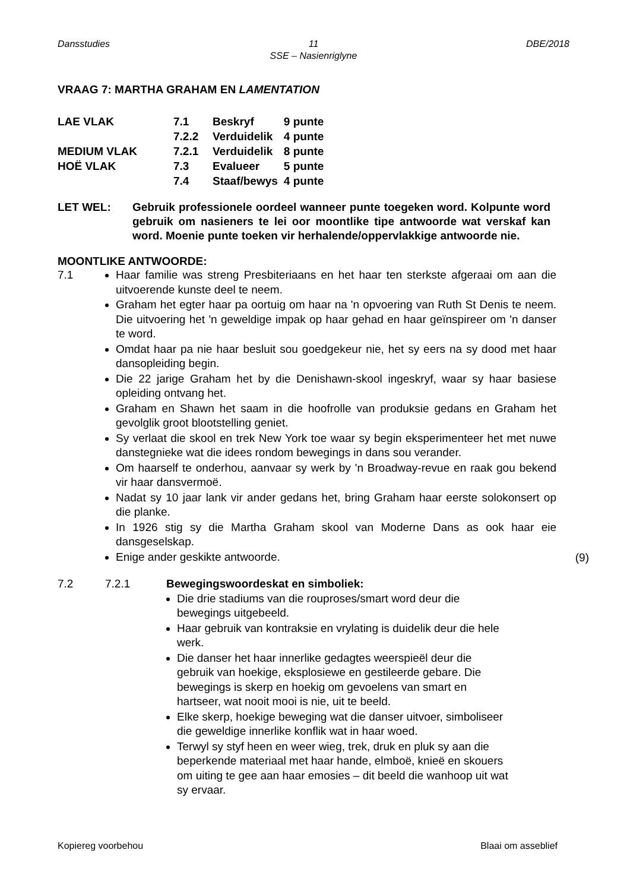Dansstudies 11
SSE – Nasienriglyne
DBE/2018
VRAAG 7: MARTHA GRAHAM EN LAMENTATION
| LAE VLAK | 7.1 | Beskryf | 9 punte |
| | 7.2.2 | Verduidelik | 4 punte |
| MEDIUM VLAK | 7.2.1 | Verduidelik | 8 punte |
| HOË VLAK | 7.3 | Evalueer | 5 punte |
| | 7.4 | Staaf/bewys | 4 punte |
LET WEL: Gebruik professionele oordeel wanneer punte toegeken word. Kolpunte word gebruik om nasieners te lei oor moontlike tipe antwoorde wat verskaf kan word. Moenie punte toeken vir herhalende/oppervlakkige antwoorde nie.
MOONTLIKE ANTWOORDE:
7.1 Haar familie was streng Presbiteriaans en het haar ten sterkste afgeraai om aan die uitvoerende kunste deel te neem.
Graham het egter haar pa oortuig om haar na 'n opvoering van Ruth St Denis te neem. Die uitvoering het 'n geweldige impak op haar gehad en haar geïnspireer om 'n danser te word.
Omdat haar pa nie haar besluit sou goedgekeur nie, het sy eers na sy dood met haar dansopleiding begin.
Die 22 jarige Graham het by die Denishawn-skool ingeskryf, waar sy haar basiese opleiding ontvang het.
Graham en Shawn het saam in die hoofrolle van produksie gedans en Graham het gevolglik groot blootstelling geniet.
Sy verlaat die skool en trek New York toe waar sy begin eksperimenteer het met nuwe danstegnieke wat die idees rondom bewegings in dans sou verander.
Om haarself te onderhou, aanvaar sy werk by 'n Broadway-revue en raak gou bekend vir haar dansvermoë.
Nadat sy 10 jaar lank vir ander gedans het, bring Graham haar eerste solokonsert op die planke.
In 1926 stig sy die Martha Graham skool van Moderne Dans as ook haar eie dansgeselskap.
Enige ander geskikte antwoorde.
(9)
7.2 7.2.1 Bewegingswoordeskat en simboliek:
Die drie stadiums van die rouproses/smart word deur die bewegings uitgebeeld.
Haar gebruik van kontraksie en vrylating is duidelik deur die hele werk.
Die danser het haar innerlike gedagtes weerspieël deur die gebruik van hoekige, eksplosiewe en gestileerde gebare. Die bewegings is skerp en hoekig om gevoelens van smart en hartseer, wat nooit mooi is nie, uit te beeld.
Elke skerp, hoekige beweging wat die danser uitvoer, simboliseer die geweldige innerlike konflik wat in haar woed.
Terwyl sy styf heen en weer wieg, trek, druk en pluk sy aan die beperkende materiaal met haar hande, elmboë, knieë en skouers om uiting te gee aan haar emosies – dit beeld die wanhoop uit wat sy ervaar.
Kopiereg voorbehou Blaai om asseblief